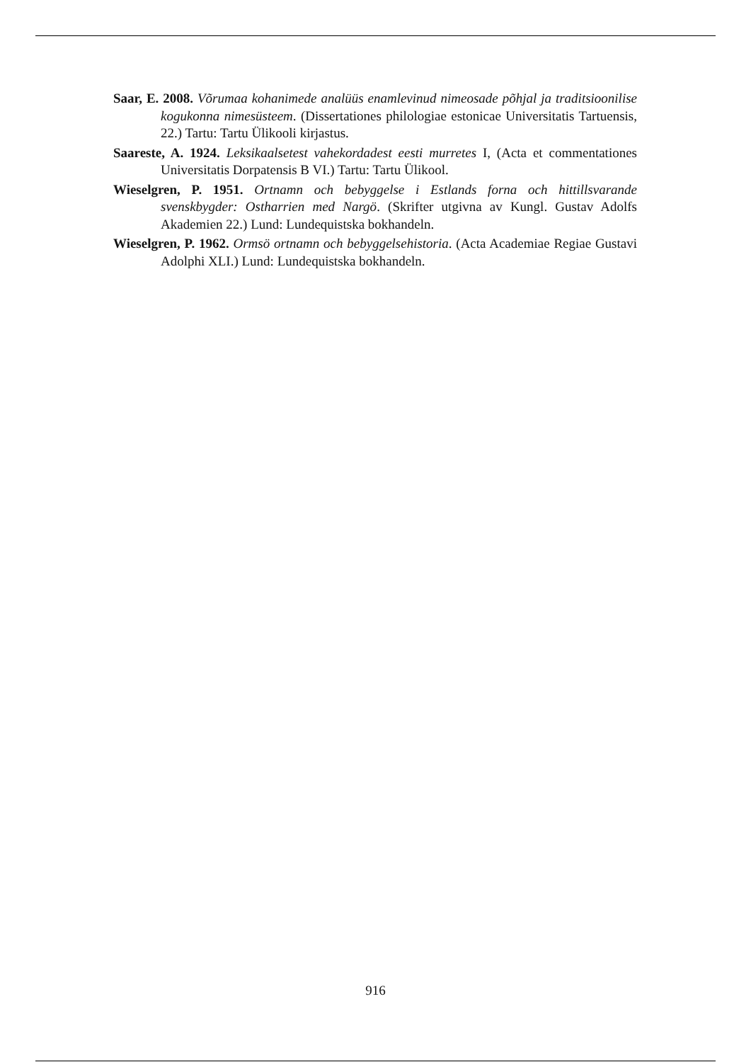Saar, E. 2008. Võrumaa kohanimede analüüs enamlevinud nimeosade põhjal ja traditsioonilise kogukonna nimesüsteem. (Dissertationes philologiae estonicae Universitatis Tartuensis, 22.) Tartu: Tartu Ülikooli kirjastus.
Saareste, A. 1924. Leksikaalsetest vahekordadest eesti murretes I, (Acta et commentationes Universitatis Dorpatensis B VI.) Tartu: Tartu Ülikool.
Wieselgren, P. 1951. Ortnamn och bebyggelse i Estlands forna och hittillsvarande svenskbygder: Ostharrien med Nargö. (Skrifter utgivna av Kungl. Gustav Adolfs Akademien 22.) Lund: Lundequistska bokhandeln.
Wieselgren, P. 1962. Ormsö ortnamn och bebyggelsehistoria. (Acta Academiae Regiae Gustavi Adolphi XLI.) Lund: Lundequistska bokhandeln.
916